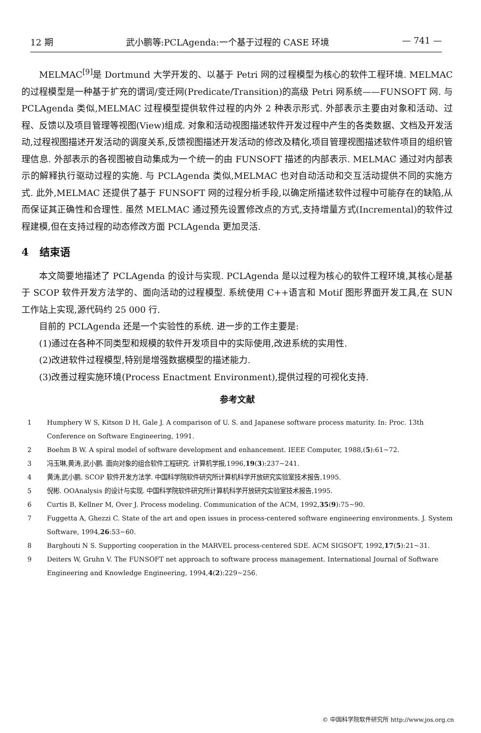12 期 武小鹏等:PCLAgenda:一个基于过程的 CASE 环境 — 741 —
MELMAC<sup>[9]</sup>是 Dortmund 大学开发的、以基于 Petri 网的过程模型为核心的软件工程环境. MELMAC 的过程模型是一种基于扩充的谓词/变迁网(Predicate/Transition)的高级 Petri 网系统——FUNSOFT 网. 与 PCLAgenda 类似,MELMAC 过程模型提供软件过程的内外 2 种表示形式. 外部表示主要由对象和活动、过程、反馈以及项目管理等视图(View)组成. 对象和活动视图描述软件开发过程中产生的各类数据、文档及开发活动,过程视图描述开发活动的调度关系,反馈视图描述开发活动的修改及精化,项目管理视图描述软件项目的组织管理信息. 外部表示的各视图被自动集成为一个统一的由 FUNSOFT 描述的内部表示. MELMAC 通过对内部表示的解释执行驱动过程的实施. 与 PCLAgenda 类似,MELMAC 也对自动活动和交互活动提供不同的实施方式. 此外,MELMAC 还提供了基于 FUNSOFT 网的过程分析手段,以确定所描述软件过程中可能存在的缺陷,从而保证其正确性和合理性. 虽然 MELMAC 通过预先设置修改点的方式,支持增量方式(Incremental)的软件过程建模,但在支持过程的动态修改方面 PCLAgenda 更加灵活.
4 结束语
本文简要地描述了 PCLAgenda 的设计与实现. PCLAgenda 是以过程为核心的软件工程环境,其核心是基于 SCOP 软件开发方法学的、面向活动的过程模型. 系统使用 C++语言和 Motif 图形界面开发工具,在 SUN 工作站上实现,源代码约 25 000 行.
目前的 PCLAgenda 还是一个实验性的系统. 进一步的工作主要是:
(1)通过在各种不同类型和规模的软件开发项目中的实际使用,改进系统的实用性.
(2)改进软件过程模型,特别是增强数据模型的描述能力.
(3)改善过程实施环境(Process Enactment Environment),提供过程的可视化支持.
参考文献
1 Humphery W S, Kitson D H, Gale J. A comparison of U. S. and Japanese software process maturity. In: Proc. 13th Conference on Software Engineering, 1991.
2 Boehm B W. A spiral model of software development and enhancement. IEEE Computer, 1988,(5):61~72.
3 冯玉琳,黄涛,武小鹏. 面向对象的组合软件工程研究. 计算机学报,1996,19(3):237~241.
4 黄涛,武小鹏. SCOP 软件开发方法学. 中国科学院软件研究所计算机科学开放研究实验室技术报告,1995.
5 倪彬. OOAnalysis 的设计与实现. 中国科学院软件研究所计算机科学开放研究实验室技术报告,1995.
6 Curtis B, Kellner M, Over J. Process modeling. Communication of the ACM, 1992,35(9):75~90.
7 Fuggetta A, Ghezzi C. State of the art and open issues in process-centered software engineering environments. J. System Software, 1994,26:53~60.
8 Barghouti N S. Supporting cooperation in the MARVEL process-centered SDE. ACM SIGSOFT, 1992,17(5):21~31.
9 Deiters W, Gruhn V. The FUNSOFT net approach to software process management. International Journal of Software Engineering and Knowledge Engineering, 1994,4(2):229~256.
© 中国科学院软件研究所 http://www.jos.org.cn